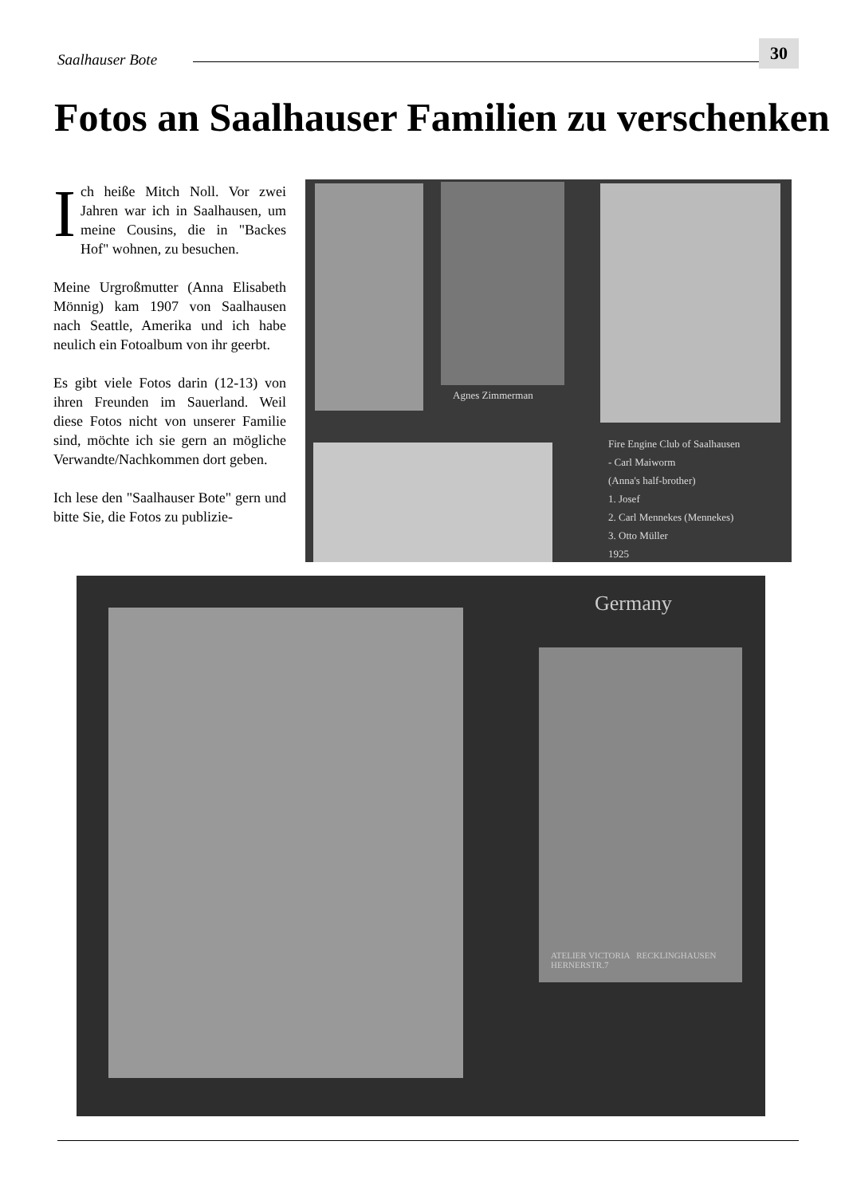Saalhauser Bote
30
Fotos an Saalhauser Familien zu verschenken
Ich heiße Mitch Noll. Vor zwei Jahren war ich in Saalhausen, um meine Cousins, die in "Backes Hof" wohnen, zu besuchen.
Meine Urgroßmutter (Anna Elisabeth Mönnig) kam 1907 von Saalhausen nach Seattle, Amerika und ich habe neulich ein Fotoalbum von ihr geerbt.
Es gibt viele Fotos darin (12-13) von ihren Freunden im Sauerland. Weil diese Fotos nicht von unserer Familie sind, möchte ich sie gern an mögliche Verwandte/Nachkommen dort geben.
Ich lese den "Saalhauser Bote" gern und bitte Sie, die Fotos zu publizie-
Agnes Zimmerman
Fire Engine Club of Saalhausen
- Carl Maiworm
(Anna's half-brother)
1. Josef
2. Carl Mennekes (Mennekes)
3. Otto Müller
1925
Germany
ATELIER VICTORIA RECKLINGHAUSEN HERNERSTR.7